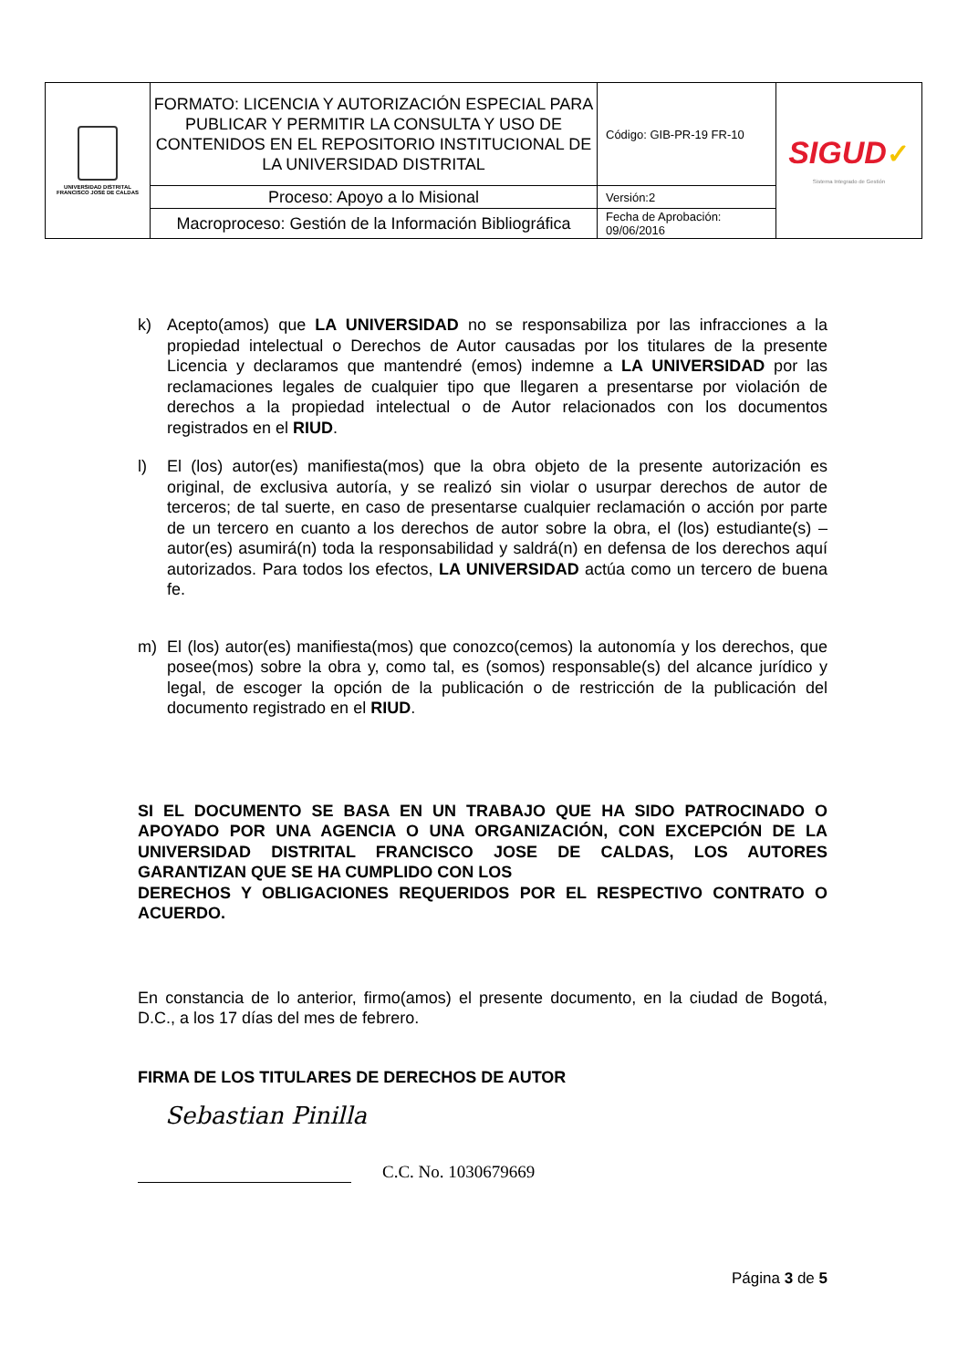| UNIVERSIDAD DISTRITAL FRANCISCO JOSÉ DE CALDAS | FORMATO: LICENCIA Y AUTORIZACIÓN ESPECIAL PARA PUBLICAR Y PERMITIR LA CONSULTA Y USO DE CONTENIDOS EN EL REPOSITORIO INSTITUCIONAL DE LA UNIVERSIDAD DISTRITAL | Código: GIB-PR-19 FR-10 | SIGUD ✓ Sistema Integrado de Gestión |
| | Proceso: Apoyo a lo Misional | Versión:2 | |
| | Macroproceso: Gestión de la Información Bibliográfica | Fecha de Aprobación: 09/06/2016 | |
k) Acepto(amos) que LA UNIVERSIDAD no se responsabiliza por las infracciones a la propiedad intelectual o Derechos de Autor causadas por los titulares de la presente Licencia y declaramos que mantendré (emos) indemne a LA UNIVERSIDAD por las reclamaciones legales de cualquier tipo que llegaren a presentarse por violación de derechos a la propiedad intelectual o de Autor relacionados con los documentos registrados en el RIUD.
l) El (los) autor(es) manifiesta(mos) que la obra objeto de la presente autorización es original, de exclusiva autoría, y se realizó sin violar o usurpar derechos de autor de terceros; de tal suerte, en caso de presentarse cualquier reclamación o acción por parte de un tercero en cuanto a los derechos de autor sobre la obra, el (los) estudiante(s) – autor(es) asumirá(n) toda la responsabilidad y saldrá(n) en defensa de los derechos aquí autorizados. Para todos los efectos, LA UNIVERSIDAD actúa como un tercero de buena fe.
m) El (los) autor(es) manifiesta(mos) que conozco(cemos) la autonomía y los derechos, que posee(mos) sobre la obra y, como tal, es (somos) responsable(s) del alcance jurídico y legal, de escoger la opción de la publicación o de restricción de la publicación del documento registrado en el RIUD.
SI EL DOCUMENTO SE BASA EN UN TRABAJO QUE HA SIDO PATROCINADO O APOYADO POR UNA AGENCIA O UNA ORGANIZACIÓN, CON EXCEPCIÓN DE LA UNIVERSIDAD DISTRITAL FRANCISCO JOSE DE CALDAS, LOS AUTORES GARANTIZAN QUE SE HA CUMPLIDO CON LOS
DERECHOS Y OBLIGACIONES REQUERIDOS POR EL RESPECTIVO CONTRATO O ACUERDO.
En constancia de lo anterior, firmo(amos) el presente documento, en la ciudad de Bogotá, D.C., a los 17 días del mes de febrero.
FIRMA DE LOS TITULARES DE DERECHOS DE AUTOR
Sebastian Pinilla
C.C. No. 1030679669
Página 3 de 5